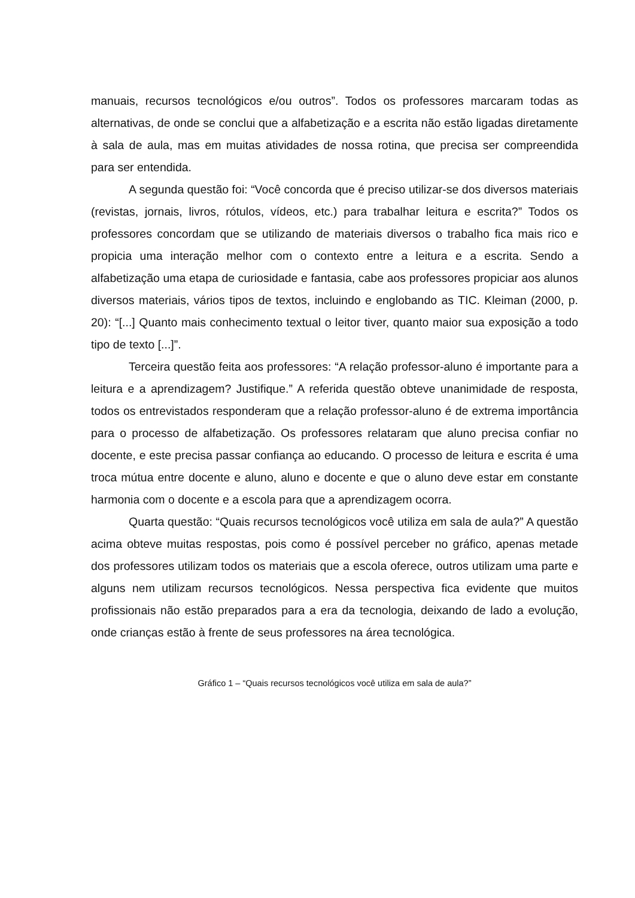manuais, recursos tecnológicos e/ou outros”. Todos os professores marcaram todas as alternativas, de onde se conclui que a alfabetização e a escrita não estão ligadas diretamente à sala de aula, mas em muitas atividades de nossa rotina, que precisa ser compreendida para ser entendida.
A segunda questão foi: “Você concorda que é preciso utilizar-se dos diversos materiais (revistas, jornais, livros, rótulos, vídeos, etc.) para trabalhar leitura e escrita?” Todos os professores concordam que se utilizando de materiais diversos o trabalho fica mais rico e propicia uma interação melhor com o contexto entre a leitura e a escrita. Sendo a alfabetização uma etapa de curiosidade e fantasia, cabe aos professores propiciar aos alunos diversos materiais, vários tipos de textos, incluindo e englobando as TIC. Kleiman (2000, p. 20): “[...] Quanto mais conhecimento textual o leitor tiver, quanto maior sua exposição a todo tipo de texto [...]”.
Terceira questão feita aos professores: “A relação professor-aluno é importante para a leitura e a aprendizagem? Justifique.” A referida questão obteve unanimidade de resposta, todos os entrevistados responderam que a relação professor-aluno é de extrema importância para o processo de alfabetização. Os professores relataram que aluno precisa confiar no docente, e este precisa passar confiança ao educando. O processo de leitura e escrita é uma troca mútua entre docente e aluno, aluno e docente e que o aluno deve estar em constante harmonia com o docente e a escola para que a aprendizagem ocorra.
Quarta questão: “Quais recursos tecnológicos você utiliza em sala de aula?” A questão acima obteve muitas respostas, pois como é possível perceber no gráfico, apenas metade dos professores utilizam todos os materiais que a escola oferece, outros utilizam uma parte e alguns nem utilizam recursos tecnológicos. Nessa perspectiva fica evidente que muitos profissionais não estão preparados para a era da tecnologia, deixando de lado a evolução, onde crianças estão à frente de seus professores na área tecnológica.
Gráfico 1 – “Quais recursos tecnológicos você utiliza em sala de aula?”